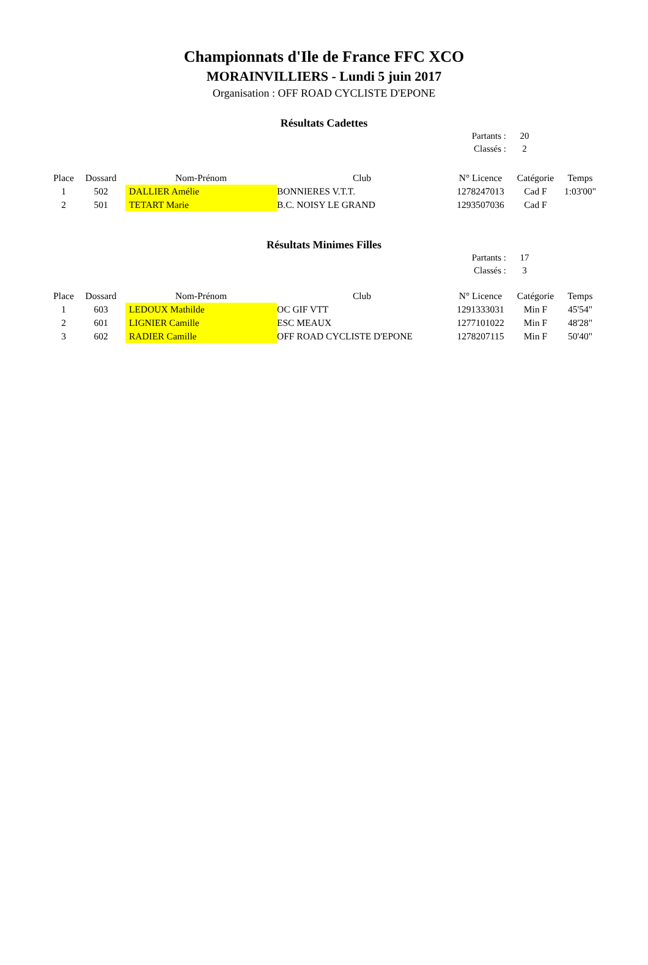Championnats d'Ile de France FFC XCO
MORAINVILLIERS - Lundi 5 juin 2017
Organisation : OFF ROAD CYCLISTE D'EPONE
Résultats Cadettes
| Partants : | 20 |
| Classés : | 2 |
| Place | Dossard | Nom-Prénom | Club | N° Licence | Catégorie | Temps |
| --- | --- | --- | --- | --- | --- | --- |
| 1 | 502 | DALLIER Amélie | BONNIERES V.T.T. | 1278247013 | Cad F | 1:03'00" |
| 2 | 501 | TETART Marie | B.C. NOISY LE GRAND | 1293507036 | Cad F | |
Résultats Minimes Filles
| Partants : | 17 |
| Classés : | 3 |
| Place | Dossard | Nom-Prénom | Club | N° Licence | Catégorie | Temps |
| --- | --- | --- | --- | --- | --- | --- |
| 1 | 603 | LEDOUX Mathilde | OC GIF VTT | 1291333031 | Min F | 45'54" |
| 2 | 601 | LIGNIER Camille | ESC MEAUX | 1277101022 | Min F | 48'28" |
| 3 | 602 | RADIER Camille | OFF ROAD CYCLISTE D'EPONE | 1278207115 | Min F | 50'40" |